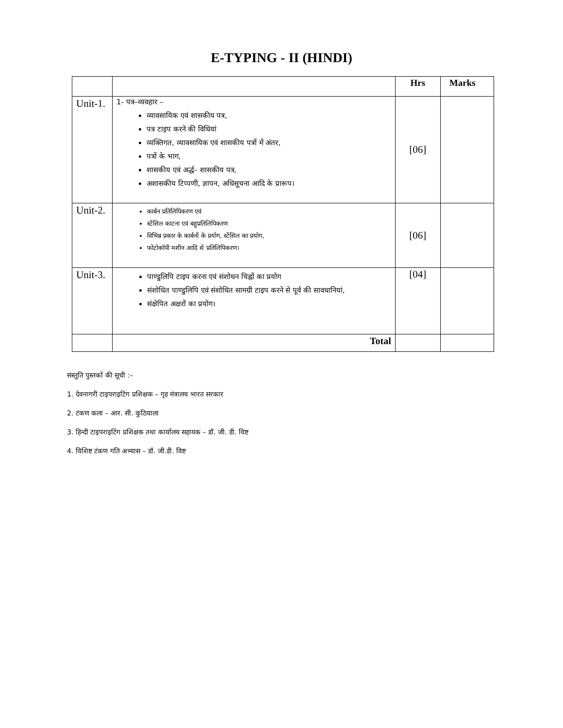E-TYPING - II (HINDI)
| | | Hrs | Marks |
| --- | --- | --- | --- |
| Unit-1. | 1- पत्र–व्यवहार – व्यावसायिक एवं शासकीय पत्र, पत्र टाइप करने की विधियां व्यक्तिगत, व्यावसायिक एवं शासकीय पत्रों में अंतर, पत्रों के भाग, शासकीय एवं अर्द्ध– शासकीय पत्र, अशासकीय टिप्पणी, ज्ञापन, अधिसूचना आदि के प्रारूप। | [06] | |
| Unit-2. | कार्बन प्रतिलिपिकरण एवं स्टेंसिल काटना एवं बहुप्रतिलिपिकरण विभिन्न प्रकार के कार्बनों के प्रयोग, स्टेंसिल का प्रयोग, फोटोकॉपी मशीन आदि से प्रतिलिपिकरण। | [06] | |
| Unit-3. | पाण्डुलिपि टाइप करना एवं संशोधन चिह्नों का प्रयोग संशोधित पाण्डुलिपि एवं संशोधित सामग्री टाइप करने से पूर्व की सावधानियां, संक्षेपित अक्षरों का प्रयोग। | [04] | |
| | Total | | |
संस्तुति पुस्तकों की सूची :–
1. देवनागरी टाइपराइटिंग प्रशिक्षक – गृह मंत्रालय भारत सरकार
2. टंकण कला – आर. सी. कुठियाला
3. हिन्दी टाइपराइटिंग प्रशिक्षक तथा कार्यालय सहायक – डॉ. जी. डी. विष्ट
4. विशिष्ट टंकण गति अभ्यास – डॉ. जी.डी. विष्ट